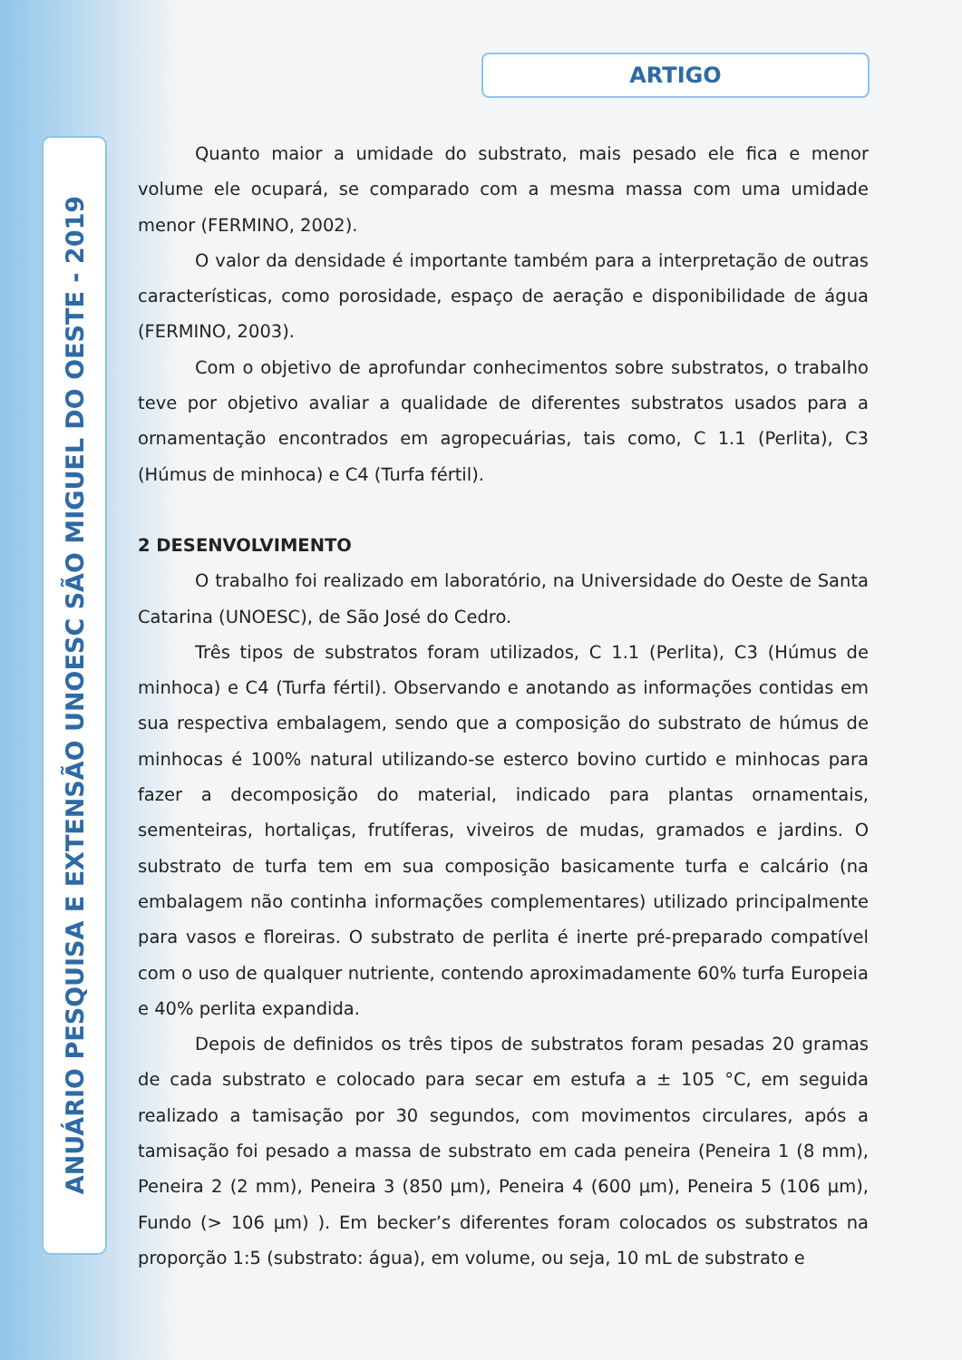ARTIGO
ANUÁRIO PESQUISA E EXTENSÃO UNOESC SÃO MIGUEL DO OESTE - 2019
Quanto maior a umidade do substrato, mais pesado ele fica e menor volume ele ocupará, se comparado com a mesma massa com uma umidade menor (FERMINO, 2002).
O valor da densidade é importante também para a interpretação de outras características, como porosidade, espaço de aeração e disponibilidade de água (FERMINO, 2003).
Com o objetivo de aprofundar conhecimentos sobre substratos, o trabalho teve por objetivo avaliar a qualidade de diferentes substratos usados para a ornamentação encontrados em agropecuárias, tais como, C 1.1 (Perlita), C3 (Húmus de minhoca) e C4 (Turfa fértil).
2 DESENVOLVIMENTO
O trabalho foi realizado em laboratório, na Universidade do Oeste de Santa Catarina (UNOESC), de São José do Cedro.
Três tipos de substratos foram utilizados, C 1.1 (Perlita), C3 (Húmus de minhoca) e C4 (Turfa fértil). Observando e anotando as informações contidas em sua respectiva embalagem, sendo que a composição do substrato de húmus de minhocas é 100% natural utilizando-se esterco bovino curtido e minhocas para fazer a decomposição do material, indicado para plantas ornamentais, sementeiras, hortaliças, frutíferas, viveiros de mudas, gramados e jardins. O substrato de turfa tem em sua composição basicamente turfa e calcário (na embalagem não continha informações complementares) utilizado principalmente para vasos e floreiras. O substrato de perlita é inerte pré-preparado compatível com o uso de qualquer nutriente, contendo aproximadamente 60% turfa Europeia e 40% perlita expandida.
Depois de definidos os três tipos de substratos foram pesadas 20 gramas de cada substrato e colocado para secar em estufa a ± 105 °C, em seguida realizado a tamisação por 30 segundos, com movimentos circulares, após a tamisação foi pesado a massa de substrato em cada peneira (Peneira 1 (8 mm), Peneira 2 (2 mm), Peneira 3 (850 µm), Peneira 4 (600 µm), Peneira 5 (106 µm), Fundo (> 106 µm) ). Em becker’s diferentes foram colocados os substratos na proporção 1:5 (substrato: água), em volume, ou seja, 10 mL de substrato e